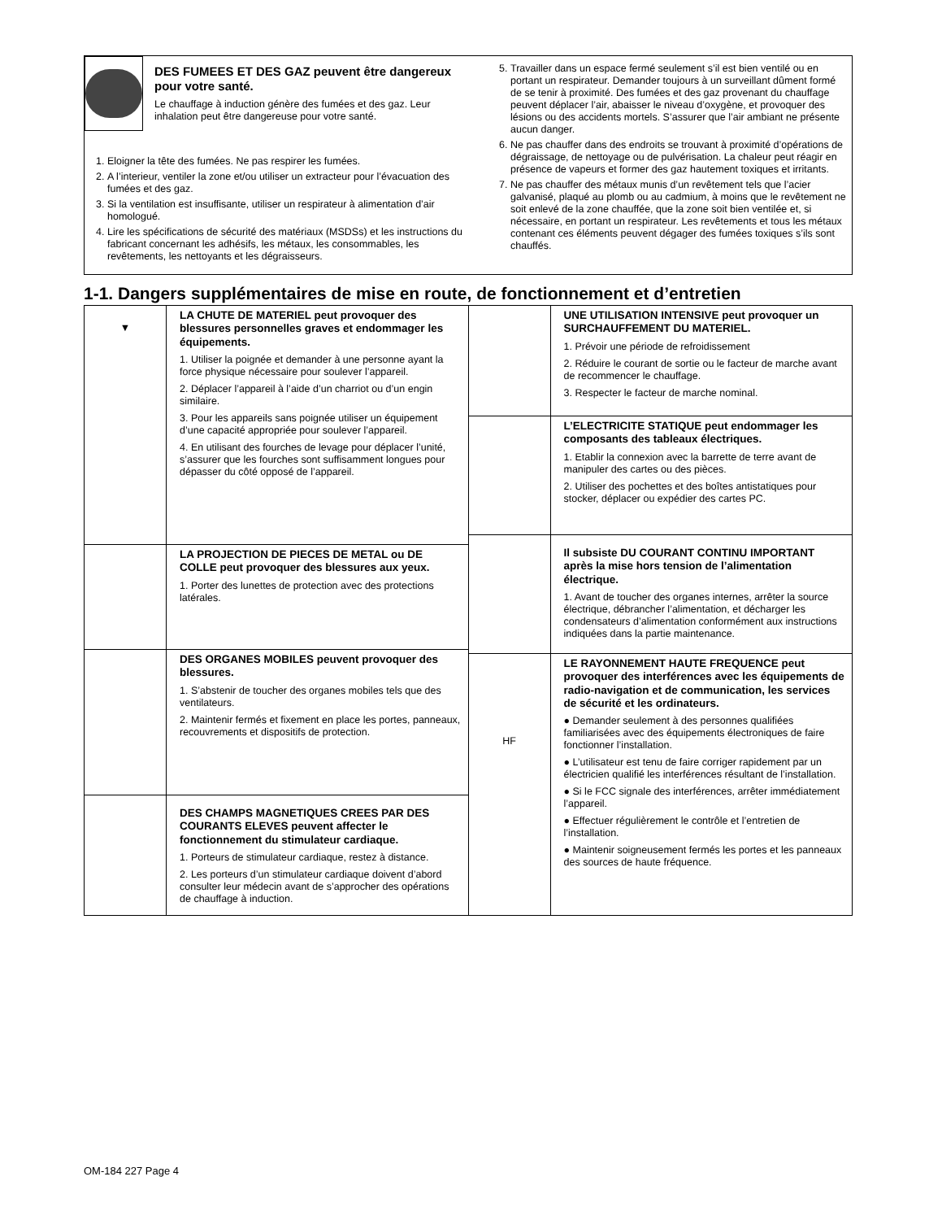DES FUMEES ET DES GAZ peuvent être dangereux pour votre santé.
Le chauffage à induction génère des fumées et des gaz. Leur inhalation peut être dangereuse pour votre santé.
1. Eloigner la tête des fumées. Ne pas respirer les fumées.
2. A l’interieur, ventiler la zone et/ou utiliser un extracteur pour l’évacuation des fumées et des gaz.
3. Si la ventilation est insuffisante, utiliser un respirateur à alimentation d’air homologué.
4. Lire les spécifications de sécurité des matériaux (MSDSs) et les instructions du fabricant concernant les adhésifs, les métaux, les consommables, les revêtements, les nettoyants et les dégraisseurs.
5. Travailler dans un espace fermé seulement s’il est bien ventilé ou en portant un respirateur. Demander toujours à un surveillant dûment formé de se tenir à proximité. Des fumées et des gaz provenant du chauffage peuvent déplacer l’air, abaisser le niveau d’oxygène, et provoquer des lésions ou des accidents mortels. S’assurer que l’air ambiant ne présente aucun danger.
6. Ne pas chauffer dans des endroits se trouvant à proximité d’opérations de dégraissage, de nettoyage ou de pulvérisation. La chaleur peut réagir en présence de vapeurs et former des gaz hautement toxiques et irritants.
7. Ne pas chauffer des métaux munis d’un revêtement tels que l’acier galvanisé, plaqué au plomb ou au cadmium, à moins que le revêtement ne soit enlevé de la zone chauffée, que la zone soit bien ventilée et, si nécessaire, en portant un respirateur. Les revêtements et tous les métaux contenant ces éléments peuvent dégager des fumées toxiques s’ils sont chauffés.
1-1. Dangers supplémentaires de mise en route, de fonctionnement et d’entretien
▼
LA CHUTE DE MATERIEL peut provoquer des blessures personnelles graves et endommager les équipements.
1. Utiliser la poignée et demander à une personne ayant la force physique nécessaire pour soulever l’appareil.
2. Déplacer l’appareil à l’aide d’un charriot ou d’un engin similaire.
3. Pour les appareils sans poignée utiliser un équipement d’une capacité appropriée pour soulever l’appareil.
4. En utilisant des fourches de levage pour déplacer l’unité, s’assurer que les fourches sont suffisamment longues pour dépasser du côté opposé de l’appareil.
LA PROJECTION DE PIECES DE METAL ou DE COLLE peut provoquer des blessures aux yeux.
1. Porter des lunettes de protection avec des protections latérales.
DES ORGANES MOBILES peuvent provoquer des blessures.
1. S’abstenir de toucher des organes mobiles tels que des ventilateurs.
2. Maintenir fermés et fixement en place les portes, panneaux, recouvrements et dispositifs de protection.
DES CHAMPS MAGNETIQUES CREES PAR DES COURANTS ELEVES peuvent affecter le fonctionnement du stimulateur cardiaque.
1. Porteurs de stimulateur cardiaque, restez à distance.
2. Les porteurs d’un stimulateur cardiaque doivent d’abord consulter leur médecin avant de s’approcher des opérations de chauffage à induction.
UNE UTILISATION INTENSIVE peut provoquer un SURCHAUFFEMENT DU MATERIEL.
1. Prévoir une période de refroidissement
2. Réduire le courant de sortie ou le facteur de marche avant de recommencer le chauffage.
3. Respecter le facteur de marche nominal.
L’ELECTRICITE STATIQUE peut endommager les composants des tableaux électriques.
1. Etablir la connexion avec la barrette de terre avant de manipuler des cartes ou des pièces.
2. Utiliser des pochettes et des boîtes antistatiques pour stocker, déplacer ou expédier des cartes PC.
Il subsiste DU COURANT CONTINU IMPORTANT après la mise hors tension de l’alimentation électrique.
1. Avant de toucher des organes internes, arrêter la source électrique, débrancher l’alimentation, et décharger les condensateurs d’alimentation conformément aux instructions indiquées dans la partie maintenance.
HF
LE RAYONNEMENT HAUTE FREQUENCE peut provoquer des interférences avec les équipements de radio-navigation et de communication, les services de sécurité et les ordinateurs.
● Demander seulement à des personnes qualifiées familiarisées avec des équipements électroniques de faire fonctionner l’installation.
● L’utilisateur est tenu de faire corriger rapidement par un électricien qualifié les interférences résultant de l’installation.
● Si le FCC signale des interférences, arrêter immédiatement l’appareil.
● Effectuer régulièrement le contrôle et l’entretien de l’installation.
● Maintenir soigneusement fermés les portes et les panneaux des sources de haute fréquence.
OM-184 227 Page 4